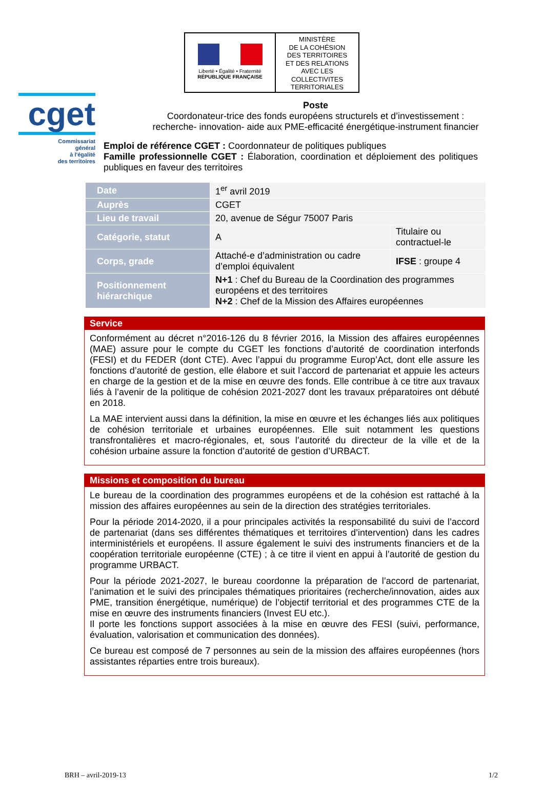cget
Commissariat
général
à l'égalité
des territoires
Liberté • Égalité • Fraternité
RÉPUBLIQUE FRANÇAISE
MINISTÈRE
DE LA COHÉSION
DES TERRITOIRES
ET DES RELATIONS
AVEC LES
COLLECTIVITES
TERRITORIALES
Poste
Coordonateur-trice des fonds européens structurels et d’investissement :
recherche- innovation- aide aux PME-efficacité énergétique-instrument financier
Emploi de référence CGET : Coordonnateur de politiques publiques
Famille professionnelle CGET : Élaboration, coordination et déploiement des politiques publiques en faveur des territoires
| Date | 1<sup>er</sup> avril 2019 | |
| Auprès | CGET | |
| Lieu de travail | 20, avenue de Ségur 75007 Paris | |
| Catégorie, statut | A | Titulaire ou contractuel-le |
| Corps, grade | Attaché-e d’administration ou cadre d’emploi équivalent | IFSE : groupe 4 |
| Positionnement hiérarchique | N+1 : Chef du Bureau de la Coordination des programmes européens et des territoires N+2 : Chef de la Mission des Affaires européennes | |
Service
Conformément au décret n°2016-126 du 8 février 2016, la Mission des affaires européennes (MAE) assure pour le compte du CGET les fonctions d’autorité de coordination interfonds (FESI) et du FEDER (dont CTE). Avec l’appui du programme Europ’Act, dont elle assure les fonctions d’autorité de gestion, elle élabore et suit l’accord de partenariat et appuie les acteurs en charge de la gestion et de la mise en œuvre des fonds. Elle contribue à ce titre aux travaux liés à l’avenir de la politique de cohésion 2021-2027 dont les travaux préparatoires ont débuté en 2018.
La MAE intervient aussi dans la définition, la mise en œuvre et les échanges liés aux politiques de cohésion territoriale et urbaines européennes. Elle suit notamment les questions transfrontalières et macro-régionales, et, sous l’autorité du directeur de la ville et de la cohésion urbaine assure la fonction d’autorité de gestion d’URBACT.
Missions et composition du bureau
Le bureau de la coordination des programmes européens et de la cohésion est rattaché à la mission des affaires européennes au sein de la direction des stratégies territoriales.
Pour la période 2014-2020, il a pour principales activités la responsabilité du suivi de l’accord de partenariat (dans ses différentes thématiques et territoires d’intervention) dans les cadres interministériels et européens. Il assure également le suivi des instruments financiers et de la coopération territoriale européenne (CTE) ; à ce titre il vient en appui à l’autorité de gestion du programme URBACT.
Pour la période 2021-2027, le bureau coordonne la préparation de l’accord de partenariat, l’animation et le suivi des principales thématiques prioritaires (recherche/innovation, aides aux PME, transition énergétique, numérique) de l’objectif territorial et des programmes CTE de la mise en œuvre des instruments financiers (Invest EU etc.).
Il porte les fonctions support associées à la mise en œuvre des FESI (suivi, performance, évaluation, valorisation et communication des données).
Ce bureau est composé de 7 personnes au sein de la mission des affaires européennes (hors assistantes réparties entre trois bureaux).
BRH – avril-2019-13 1/2